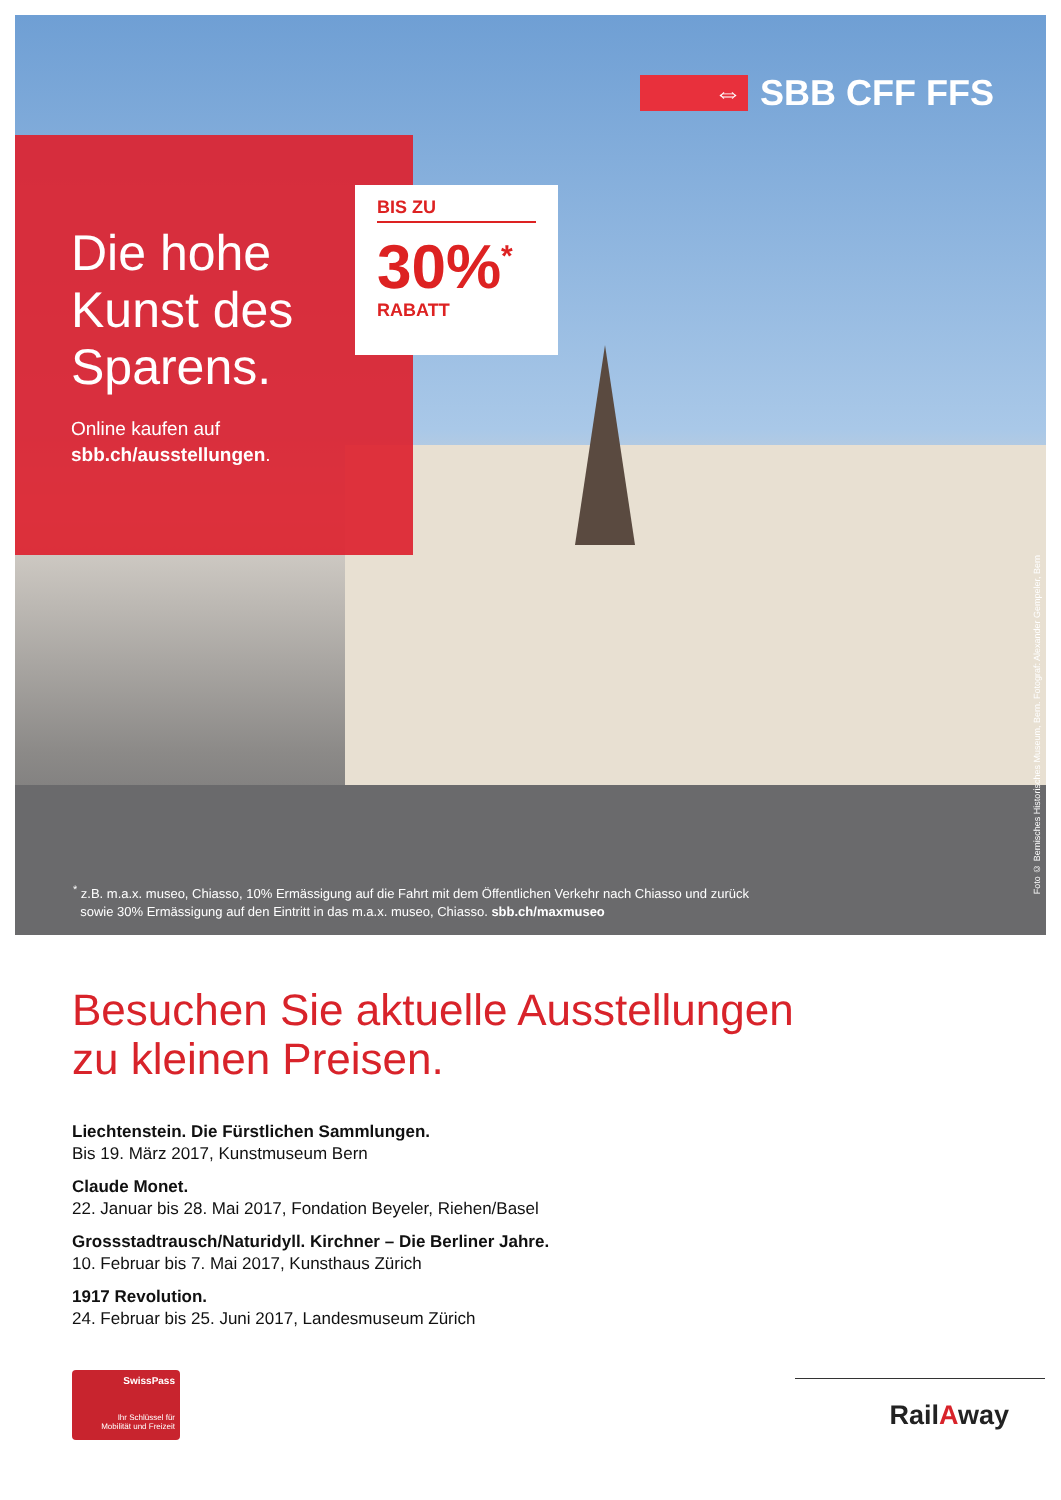⇔
SBB CFF FFS
Die hohe
Kunst des
Sparens.
Online kaufen auf
sbb.ch/ausstellungen.
BIS ZU
30%<sup>*</sup>
RABATT
<sup>*</sup> z.B. m.a.x. museo, Chiasso, 10% Ermässigung auf die Fahrt mit dem Öffentlichen Verkehr nach Chiasso und zurück
sowie 30% Ermässigung auf den Eintritt in das m.a.x. museo, Chiasso. sbb.ch/maxmuseo
Foto © Bernisches Historisches Museum, Bern. Fotograf: Alexander Gempeler, Bern
Besuchen Sie aktuelle Ausstellungen
zu kleinen Preisen.
Liechtenstein. Die Fürstlichen Sammlungen.
Bis 19. März 2017, Kunstmuseum Bern
Claude Monet.
22. Januar bis 28. Mai 2017, Fondation Beyeler, Riehen/Basel
Grossstadtrausch/Naturidyll. Kirchner – Die Berliner Jahre.
10. Februar bis 7. Mai 2017, Kunsthaus Zürich
1917 Revolution.
24. Februar bis 25. Juni 2017, Landesmuseum Zürich
SwissPass
Ihr Schlüssel für
Mobilität und Freizeit
RailAway